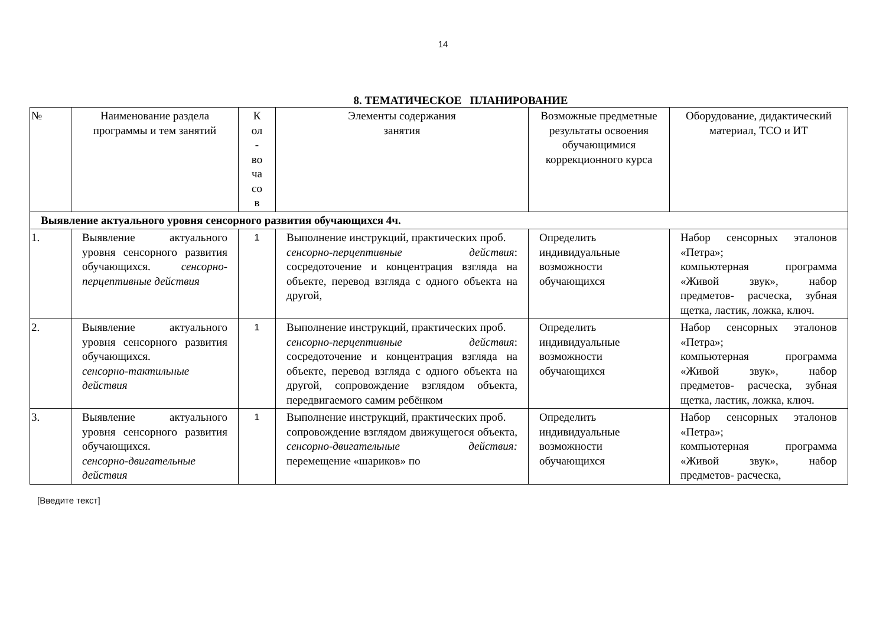14
8. ТЕМАТИЧЕСКОЕ ПЛАНИРОВАНИЕ
| № | Наименование раздела программы и тем занятий | К ол - во ча со в | Элементы содержания занятия | Возможные предметные результаты освоения обучающимися коррекционного курса | Оборудование, дидактический материал, ТСО и ИТ |
| --- | --- | --- | --- | --- | --- |
| Выявление актуального уровня сенсорного развития обучающихся 4ч. | | | | | |
| 1. | Выявление актуального уровня сенсорного развития обучающихся. сенсорно-перцептивные действия | 1 | Выполнение инструкций, практических проб. сенсорно-перцептивные действия : сосредоточение и концентрация взгляда на объекте, перевод взгляда с одного объекта на другой, | Определить индивидуальные возможности обучающихся | Набор сенсорных эталонов «Петра»; компьютерная программа «Живой звук», набор предметов- расческа, зубная щетка, ластик, ложка, ключ. |
| 2. | Выявление актуального уровня сенсорного развития обучающихся. сенсорно-тактильные действия | 1 | Выполнение инструкций, практических проб. сенсорно-перцептивные действия : сосредоточение и концентрация взгляда на объекте, перевод взгляда с одного объекта на другой, сопровождение взглядом объекта, передвигаемого самим ребёнком | Определить индивидуальные возможности обучающихся | Набор сенсорных эталонов «Петра»; компьютерная программа «Живой звук», набор предметов- расческа, зубная щетка, ластик, ложка, ключ. |
| 3. | Выявление актуального уровня сенсорного развития обучающихся. сенсорно-двигательные действия | 1 | Выполнение инструкций, практических проб. сопровождение взглядом движущегося объекта, сенсорно-двигательные действия: перемещение «шариков» по | Определить индивидуальные возможности обучающихся | Набор сенсорных эталонов «Петра»; компьютерная программа «Живой звук», набор предметов- расческа, |
[Введите текст]